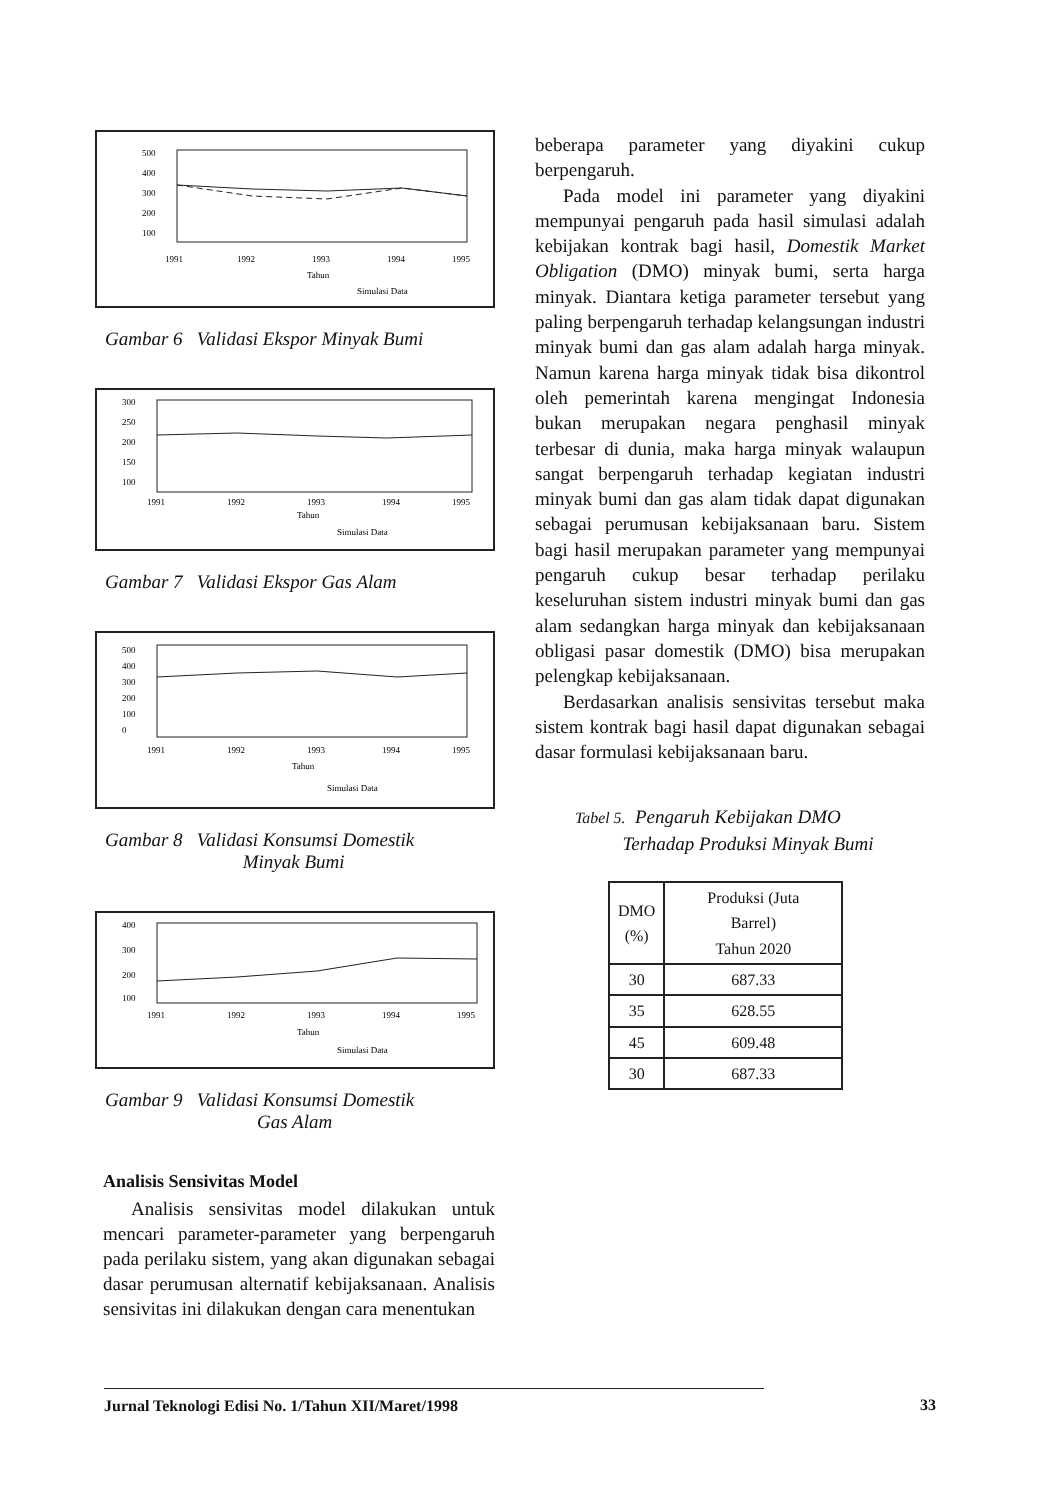500
400
300
200
100
1991
1992
1993
1994
1995
Tahun
Simulasi Data
Gambar 6 Validasi Ekspor Minyak Bumi
300
250
200
150
100
1991
1992
1993
1994
1995
Tahun
Simulasi Data
Gambar 7 Validasi Ekspor Gas Alam
500
400
300
200
100
0
1991
1992
1993
1994
1995
Tahun
Simulasi Data
Gambar 8 Validasi Konsumsi Domestik
Minyak Bumi
400
300
200
100
1991
1992
1993
1994
1995
Tahun
Simulasi Data
Gambar 9 Validasi Konsumsi Domestik
Gas Alam
Analisis Sensivitas Model
Analisis sensivitas model dilakukan untuk mencari parameter-parameter yang berpengaruh pada perilaku sistem, yang akan digunakan sebagai dasar perumusan alternatif kebijaksanaan. Analisis sensivitas ini dilakukan dengan cara menentukan
beberapa parameter yang diyakini cukup berpengaruh.
Pada model ini parameter yang diyakini mempunyai pengaruh pada hasil simulasi adalah kebijakan kontrak bagi hasil, Domestik Market Obligation (DMO) minyak bumi, serta harga minyak. Diantara ketiga parameter tersebut yang paling berpengaruh terhadap kelangsungan industri minyak bumi dan gas alam adalah harga minyak. Namun karena harga minyak tidak bisa dikontrol oleh pemerintah karena mengingat Indonesia bukan merupakan negara penghasil minyak terbesar di dunia, maka harga minyak walaupun sangat berpengaruh terhadap kegiatan industri minyak bumi dan gas alam tidak dapat digunakan sebagai perumusan kebijaksanaan baru. Sistem bagi hasil merupakan parameter yang mempunyai pengaruh cukup besar terhadap perilaku keseluruhan sistem industri minyak bumi dan gas alam sedangkan harga minyak dan kebijaksanaan obligasi pasar domestik (DMO) bisa merupakan pelengkap kebijaksanaan.
Berdasarkan analisis sensivitas tersebut maka sistem kontrak bagi hasil dapat digunakan sebagai dasar formulasi kebijaksanaan baru.
Tabel 5. Pengaruh Kebijakan DMO
Terhadap Produksi Minyak Bumi
| DMO (%) | Produksi (Juta Barrel) Tahun 2020 |
| --- | --- |
| 30 | 687.33 |
| 35 | 628.55 |
| 45 | 609.48 |
| 30 | 687.33 |
Jurnal Teknologi Edisi No. 1/Tahun XII/Maret/1998 33